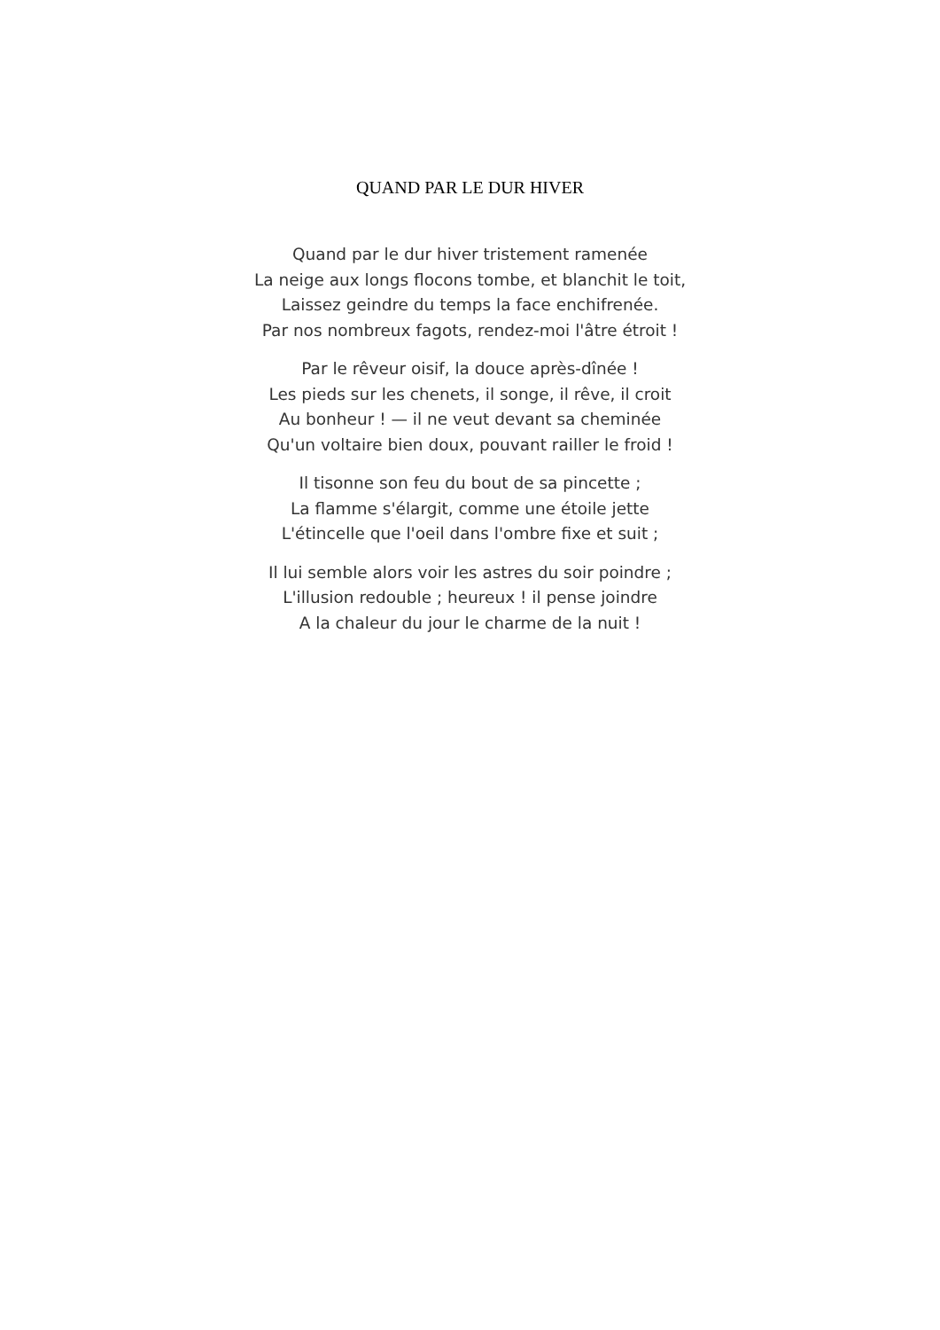QUAND PAR LE DUR HIVER
Quand par le dur hiver tristement ramenée
La neige aux longs flocons tombe, et blanchit le toit,
Laissez geindre du temps la face enchifrenée.
Par nos nombreux fagots, rendez-moi l'âtre étroit !
Par le rêveur oisif, la douce après-dînée !
Les pieds sur les chenets, il songe, il rêve, il croit
Au bonheur ! — il ne veut devant sa cheminée
Qu'un voltaire bien doux, pouvant railler le froid !
Il tisonne son feu du bout de sa pincette ;
La flamme s'élargit, comme une étoile jette
L'étincelle que l'oeil dans l'ombre fixe et suit ;
Il lui semble alors voir les astres du soir poindre ;
L'illusion redouble ; heureux ! il pense joindre
A la chaleur du jour le charme de la nuit !